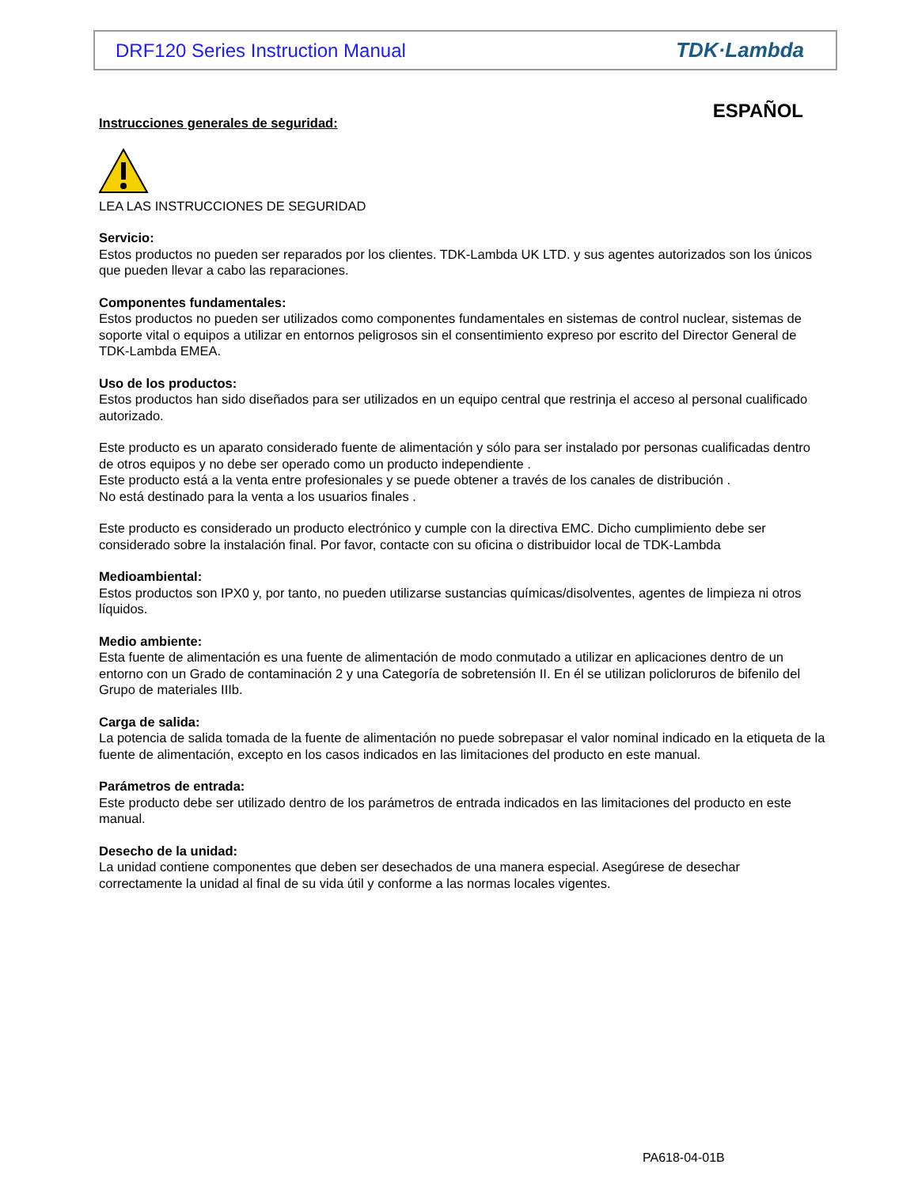DRF120 Series Instruction Manual TDK·Lambda
ESPAÑOL
Instrucciones generales de seguridad:
LEA LAS INSTRUCCIONES DE SEGURIDAD
Servicio:
Estos productos no pueden ser reparados por los clientes. TDK-Lambda UK LTD. y sus agentes autorizados son los únicos que pueden llevar a cabo las reparaciones.
Componentes fundamentales:
Estos productos no pueden ser utilizados como componentes fundamentales en sistemas de control nuclear, sistemas de soporte vital o equipos a utilizar en entornos peligrosos sin el consentimiento expreso por escrito del Director General de TDK-Lambda EMEA.
Uso de los productos:
Estos productos han sido diseñados para ser utilizados en un equipo central que restrinja el acceso al personal cualificado autorizado.
Este producto es un aparato considerado fuente de alimentación y sólo para ser instalado por personas cualificadas dentro de otros equipos y no debe ser operado como un producto independiente .
Este producto está a la venta entre profesionales y se puede obtener a través de los canales de distribución .
No está destinado para la venta a los usuarios finales .
Este producto es considerado un producto electrónico y cumple con la directiva EMC. Dicho cumplimiento debe ser considerado sobre la instalación final. Por favor, contacte con su oficina o distribuidor local de TDK-Lambda
Medioambiental:
Estos productos son IPX0 y, por tanto, no pueden utilizarse sustancias químicas/disolventes, agentes de limpieza ni otros líquidos.
Medio ambiente:
Esta fuente de alimentación es una fuente de alimentación de modo conmutado a utilizar en aplicaciones dentro de un entorno con un Grado de contaminación 2 y una Categoría de sobretensión II. En él se utilizan policloruros de bifenilo del Grupo de materiales IIIb.
Carga de salida:
La potencia de salida tomada de la fuente de alimentación no puede sobrepasar el valor nominal indicado en la etiqueta de la fuente de alimentación, excepto en los casos indicados en las limitaciones del producto en este manual.
Parámetros de entrada:
Este producto debe ser utilizado dentro de los parámetros de entrada indicados en las limitaciones del producto en este manual.
Desecho de la unidad:
La unidad contiene componentes que deben ser desechados de una manera especial. Asegúrese de desechar correctamente la unidad al final de su vida útil y conforme a las normas locales vigentes.
PA618-04-01B